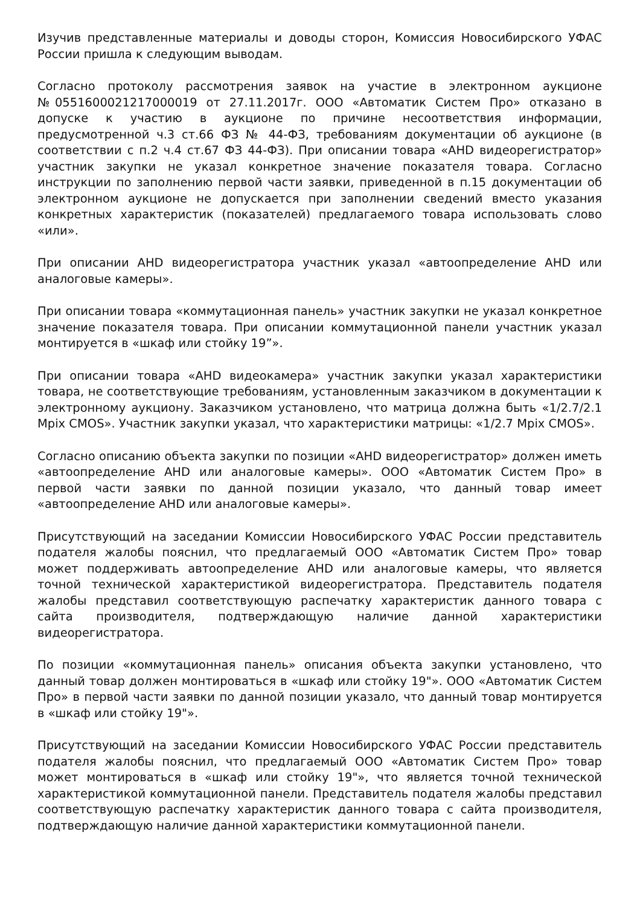Изучив представленные материалы и доводы сторон, Комиссия Новосибирского УФАС России пришла к следующим выводам.
Согласно протоколу рассмотрения заявок на участие в электронном аукционе №0551600021217000019 от 27.11.2017г. ООО «Автоматик Систем Про» отказано в допуске к участию в аукционе по причине несоответствия информации, предусмотренной ч.3 ст.66 ФЗ № 44-ФЗ, требованиям документации об аукционе (в соответствии с п.2 ч.4 ст.67 ФЗ 44-ФЗ). При описании товара «AHD видеорегистратор» участник закупки не указал конкретное значение показателя товара. Согласно инструкции по заполнению первой части заявки, приведенной в п.15 документации об электронном аукционе не допускается при заполнении сведений вместо указания конкретных характеристик (показателей) предлагаемого товара использовать слово «или».
При описании AHD видеорегистратора участник указал «автоопределение AHD или аналоговые камеры».
При описании товара «коммутационная панель» участник закупки не указал конкретное значение показателя товара. При описании коммутационной панели участник указал монтируется в «шкаф или стойку 19”».
При описании товара «AHD видеокамера» участник закупки указал характеристики товара, не соответствующие требованиям, установленным заказчиком в документации к электронному аукциону. Заказчиком установлено, что матрица должна быть «1/2.7/2.1 Mpix CMOS». Участник закупки указал, что характеристики матрицы: «1/2.7 Mpix CMOS».
Согласно описанию объекта закупки по позиции «AHD видеорегистратор» должен иметь «автоопределение AHD или аналоговые камеры». ООО «Автоматик Систем Про» в первой части заявки по данной позиции указало, что данный товар имеет «автоопределение AHD или аналоговые камеры».
Присутствующий на заседании Комиссии Новосибирского УФАС России представитель подателя жалобы пояснил, что предлагаемый ООО «Автоматик Систем Про» товар может поддерживать автоопределение AHD или аналоговые камеры, что является точной технической характеристикой видеорегистратора. Представитель подателя жалобы представил соответствующую распечатку характеристик данного товара с сайта производителя, подтверждающую наличие данной характеристики видеорегистратора.
По позиции «коммутационная панель» описания объекта закупки установлено, что данный товар должен монтироваться в «шкаф или стойку 19"». ООО «Автоматик Систем Про» в первой части заявки по данной позиции указало, что данный товар монтируется в «шкаф или стойку 19"».
Присутствующий на заседании Комиссии Новосибирского УФАС России представитель подателя жалобы пояснил, что предлагаемый ООО «Автоматик Систем Про» товар может монтироваться в «шкаф или стойку 19"», что является точной технической характеристикой коммутационной панели. Представитель подателя жалобы представил соответствующую распечатку характеристик данного товара с сайта производителя, подтверждающую наличие данной характеристики коммутационной панели.